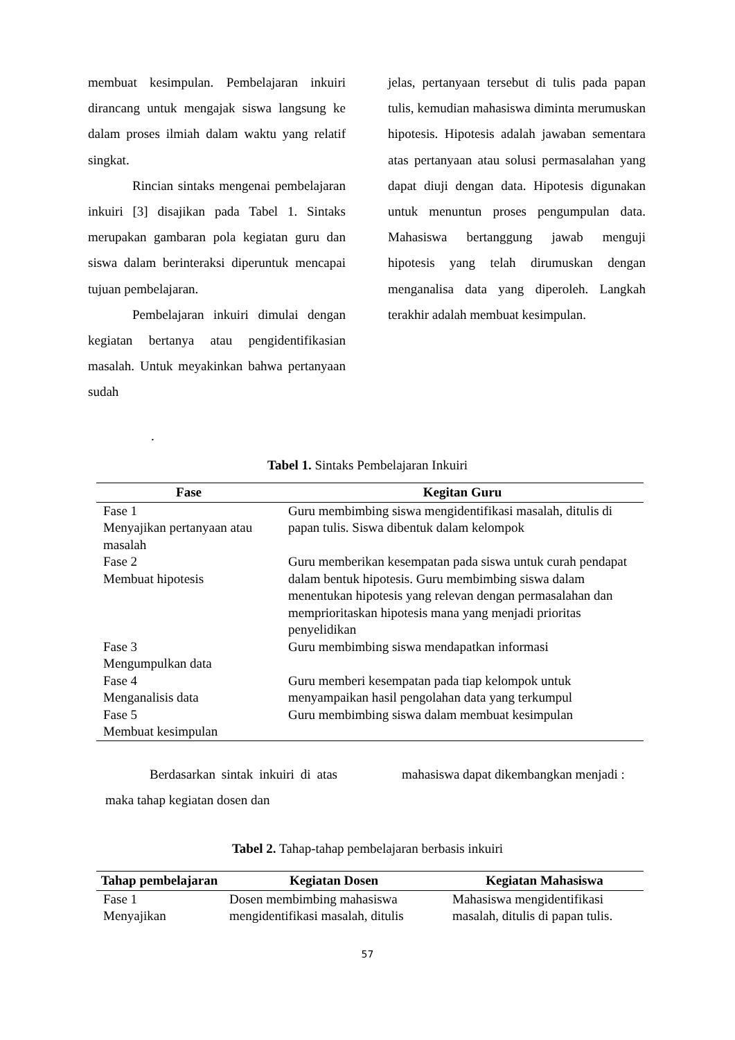membuat kesimpulan. Pembelajaran inkuiri dirancang untuk mengajak siswa langsung ke dalam proses ilmiah dalam waktu yang relatif singkat.
Rincian sintaks mengenai pembelajaran inkuiri [3] disajikan pada Tabel 1. Sintaks merupakan gambaran pola kegiatan guru dan siswa dalam berinteraksi diperuntuk mencapai tujuan pembelajaran.
Pembelajaran inkuiri dimulai dengan kegiatan bertanya atau pengidentifikasian masalah. Untuk meyakinkan bahwa pertanyaan sudah
jelas, pertanyaan tersebut di tulis pada papan tulis, kemudian mahasiswa diminta merumuskan hipotesis. Hipotesis adalah jawaban sementara atas pertanyaan atau solusi permasalahan yang dapat diuji dengan data. Hipotesis digunakan untuk menuntun proses pengumpulan data. Mahasiswa bertanggung jawab menguji hipotesis yang telah dirumuskan dengan menganalisa data yang diperoleh. Langkah terakhir adalah membuat kesimpulan.
.
Tabel 1. Sintaks Pembelajaran Inkuiri
| Fase | Kegitan Guru |
| --- | --- |
| Fase 1 Menyajikan pertanyaan atau masalah | Guru membimbing siswa mengidentifikasi masalah, ditulis di papan tulis. Siswa dibentuk dalam kelompok |
| Fase 2 Membuat hipotesis | Guru memberikan kesempatan pada siswa untuk curah pendapat dalam bentuk hipotesis. Guru membimbing siswa dalam menentukan hipotesis yang relevan dengan permasalahan dan memprioritaskan hipotesis mana yang menjadi prioritas penyelidikan |
| Fase 3 Mengumpulkan data | Guru membimbing siswa mendapatkan informasi |
| Fase 4 Menganalisis data | Guru memberi kesempatan pada tiap kelompok untuk menyampaikan hasil pengolahan data yang terkumpul |
| Fase 5 Membuat kesimpulan | Guru membimbing siswa dalam membuat kesimpulan |
Berdasarkan sintak inkuiri di atas maka tahap kegiatan dosen dan
mahasiswa dapat dikembangkan menjadi :
Tabel 2. Tahap-tahap pembelajaran berbasis inkuiri
| Tahap pembelajaran | Kegiatan Dosen | Kegiatan Mahasiswa |
| --- | --- | --- |
| Fase 1 Menyajikan | Dosen membimbing mahasiswa mengidentifikasi masalah, ditulis | Mahasiswa mengidentifikasi masalah, ditulis di papan tulis. |
57